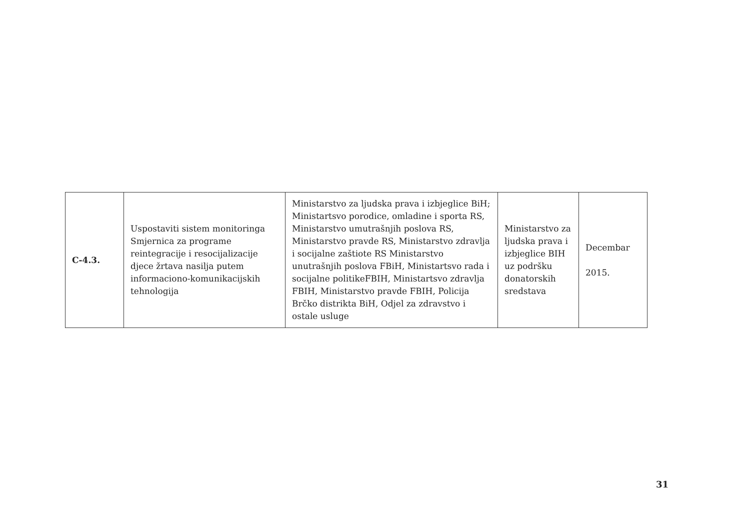| C-4.3. | Uspostaviti sistem monitoringa Smjernica za programe reintegracije i resocijalizacije djece žrtava nasilja putem informaciono-komunikacijskih tehnologija | Ministarstvo za ljudska prava i izbjeglice BiH; Ministartsvo porodice, omladine i sporta RS, Ministarstvo umutrašnjih poslova RS, Ministarstvo pravde RS, Ministarstvo zdravlja i socijalne zaštiote RS Ministarstvo unutrašnjih poslova FBiH, Ministartsvo rada i socijalne politikeFBIH, Ministartsvo zdravlja FBIH, Ministarstvo pravde FBIH, Policija Brčko distrikta BiH, Odjel za zdravstvo i ostale usluge | Ministarstvo za ljudska prava i izbjeglice BIH uz podršku donatorskih sredstava | Decembar 2015. |
31